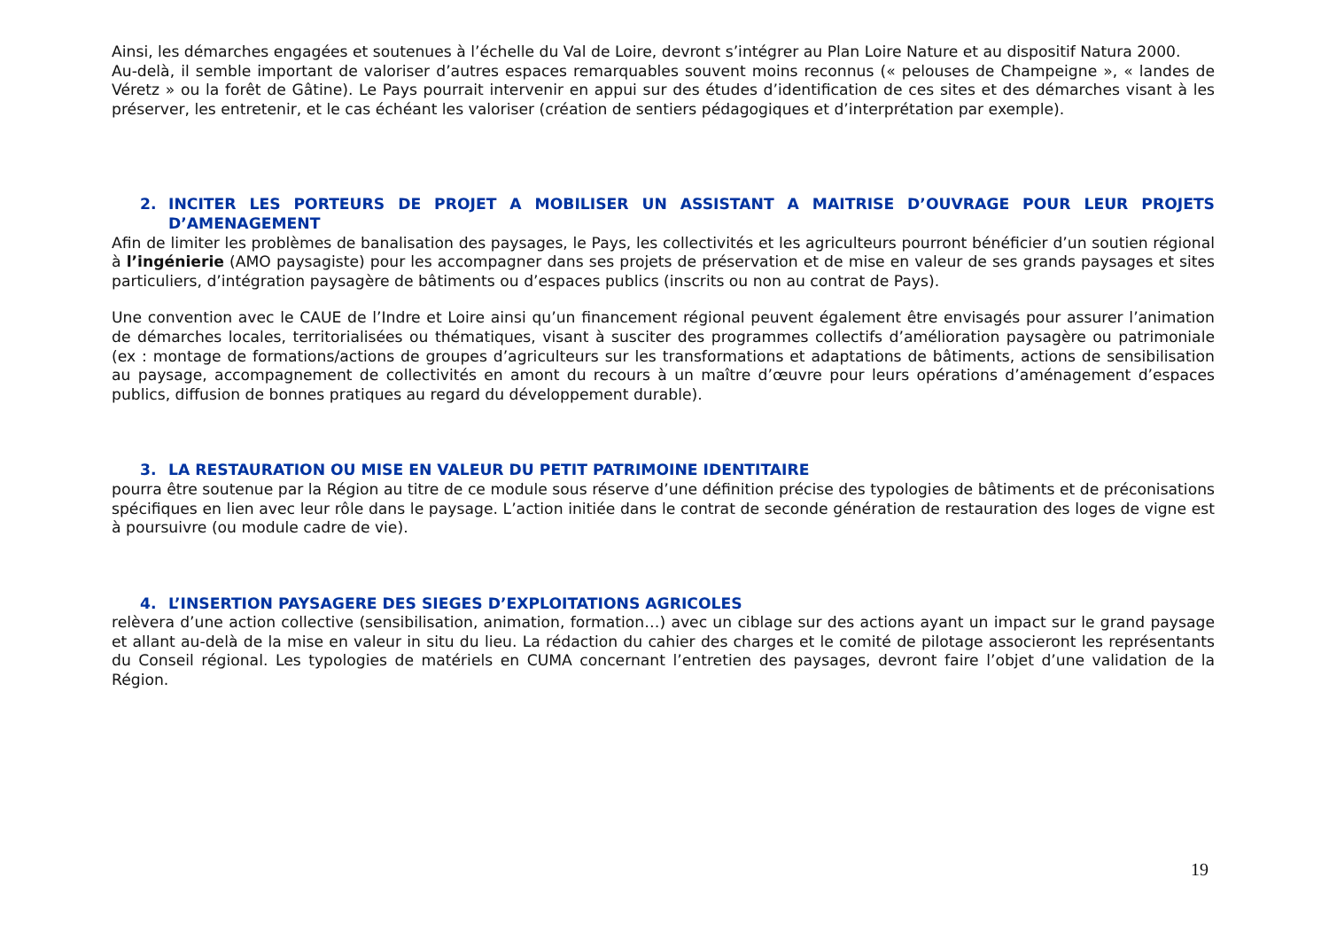Ainsi, les démarches engagées et soutenues à l’échelle du Val de Loire, devront s’intégrer au Plan Loire Nature et au dispositif Natura 2000.
Au-delà, il semble important de valoriser d’autres espaces remarquables souvent moins reconnus (« pelouses de Champeigne », « landes de Véretz » ou la forêt de Gâtine). Le Pays pourrait intervenir en appui sur des études d’identification de ces sites et des démarches visant à les préserver, les entretenir, et le cas échéant les valoriser (création de sentiers pédagogiques et d’interprétation par exemple).
2. INCITER LES PORTEURS DE PROJET A MOBILISER UN ASSISTANT A MAITRISE D’OUVRAGE POUR LEUR PROJETS D’AMENAGEMENT
Afin de limiter les problèmes de banalisation des paysages, le Pays, les collectivités et les agriculteurs pourront bénéficier d’un soutien régional à l’ingénierie (AMO paysagiste) pour les accompagner dans ses projets de préservation et de mise en valeur de ses grands paysages et sites particuliers, d’intégration paysagère de bâtiments ou d’espaces publics (inscrits ou non au contrat de Pays).
Une convention avec le CAUE de l’Indre et Loire ainsi qu’un financement régional peuvent également être envisagés pour assurer l’animation de démarches locales, territorialisées ou thématiques, visant à susciter des programmes collectifs d’amélioration paysagère ou patrimoniale (ex : montage de formations/actions de groupes d’agriculteurs sur les transformations et adaptations de bâtiments, actions de sensibilisation au paysage, accompagnement de collectivités en amont du recours à un maître d’œuvre pour leurs opérations d’aménagement d’espaces publics, diffusion de bonnes pratiques au regard du développement durable).
3. LA RESTAURATION OU MISE EN VALEUR DU PETIT PATRIMOINE IDENTITAIRE
pourra être soutenue par la Région au titre de ce module sous réserve d’une définition précise des typologies de bâtiments et de préconisations spécifiques en lien avec leur rôle dans le paysage. L’action initiée dans le contrat de seconde génération de restauration des loges de vigne est à poursuivre (ou module cadre de vie).
4. L’INSERTION PAYSAGERE DES SIEGES D’EXPLOITATIONS AGRICOLES
relèvera d’une action collective (sensibilisation, animation, formation…) avec un ciblage sur des actions ayant un impact sur le grand paysage et allant au-delà de la mise en valeur in situ du lieu. La rédaction du cahier des charges et le comité de pilotage associeront les représentants du Conseil régional. Les typologies de matériels en CUMA concernant l’entretien des paysages, devront faire l’objet d’une validation de la Région.
19